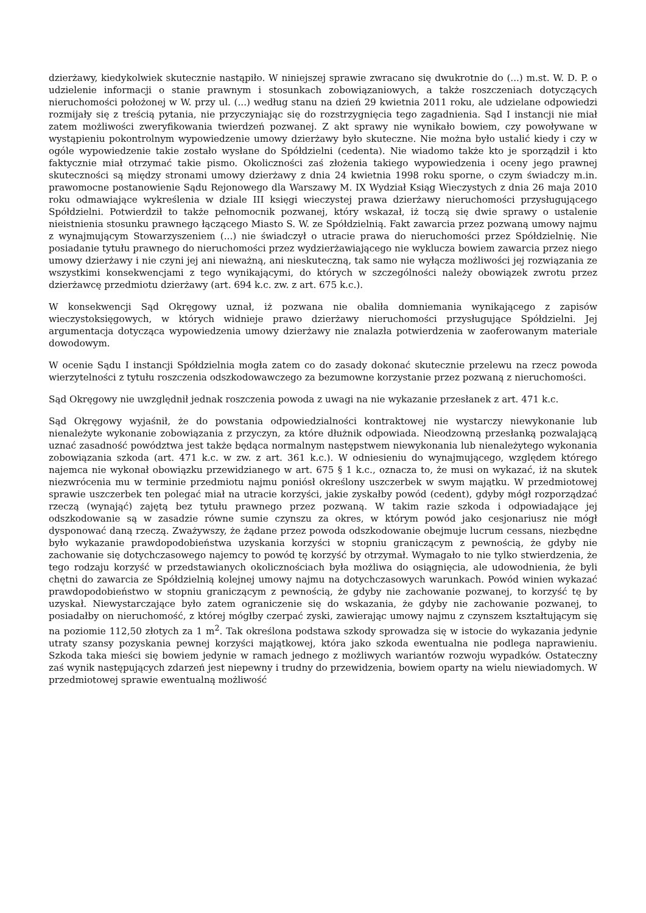dzierżawy, kiedykolwiek skutecznie nastąpiło. W niniejszej sprawie zwracano się dwukrotnie do (...) m.st. W. D. P. o udzielenie informacji o stanie prawnym i stosunkach zobowiązaniowych, a także roszczeniach dotyczących nieruchomości położonej w W. przy ul. (...) według stanu na dzień 29 kwietnia 2011 roku, ale udzielane odpowiedzi rozmijały się z treścią pytania, nie przyczyniając się do rozstrzygnięcia tego zagadnienia. Sąd I instancji nie miał zatem możliwości zweryfikowania twierdzeń pozwanej. Z akt sprawy nie wynikało bowiem, czy powoływane w wystąpieniu pokontrolnym wypowiedzenie umowy dzierżawy było skuteczne. Nie można było ustalić kiedy i czy w ogóle wypowiedzenie takie zostało wysłane do Spółdzielni (cedenta). Nie wiadomo także kto je sporządził i kto faktycznie miał otrzymać takie pismo. Okoliczności zaś złożenia takiego wypowiedzenia i oceny jego prawnej skuteczności są między stronami umowy dzierżawy z dnia 24 kwietnia 1998 roku sporne, o czym świadczy m.in. prawomocne postanowienie Sądu Rejonowego dla Warszawy M. IX Wydział Ksiąg Wieczystych z dnia 26 maja 2010 roku odmawiające wykreślenia w dziale III księgi wieczystej prawa dzierżawy nieruchomości przysługującego Spółdzielni. Potwierdził to także pełnomocnik pozwanej, który wskazał, iż toczą się dwie sprawy o ustalenie nieistnienia stosunku prawnego łączącego Miasto S. W. ze Spółdzielnią. Fakt zawarcia przez pozwaną umowy najmu z wynajmującym Stowarzyszeniem (...) nie świadczył o utracie prawa do nieruchomości przez Spółdzielnię. Nie posiadanie tytułu prawnego do nieruchomości przez wydzierżawiającego nie wyklucza bowiem zawarcia przez niego umowy dzierżawy i nie czyni jej ani nieważną, ani nieskuteczną, tak samo nie wyłącza możliwości jej rozwiązania ze wszystkimi konsekwencjami z tego wynikającymi, do których w szczególności należy obowiązek zwrotu przez dzierżawcę przedmiotu dzierżawy (art. 694 k.c. zw. z art. 675 k.c.).
W konsekwencji Sąd Okręgowy uznał, iż pozwana nie obaliła domniemania wynikającego z zapisów wieczystoksięgowych, w których widnieje prawo dzierżawy nieruchomości przysługujące Spółdzielni. Jej argumentacja dotycząca wypowiedzenia umowy dzierżawy nie znalazła potwierdzenia w zaoferowanym materiale dowodowym.
W ocenie Sądu I instancji Spółdzielnia mogła zatem co do zasady dokonać skutecznie przelewu na rzecz powoda wierzytelności z tytułu roszczenia odszkodowawczego za bezumowne korzystanie przez pozwaną z nieruchomości.
Sąd Okręgowy nie uwzględnił jednak roszczenia powoda z uwagi na nie wykazanie przesłanek z art. 471 k.c.
Sąd Okręgowy wyjaśnił, że do powstania odpowiedzialności kontraktowej nie wystarczy niewykonanie lub nienależyte wykonanie zobowiązania z przyczyn, za które dłużnik odpowiada. Nieodzowną przesłanką pozwalającą uznać zasadność powództwa jest także będąca normalnym następstwem niewykonania lub nienależytego wykonania zobowiązania szkoda (art. 471 k.c. w zw. z art. 361 k.c.). W odniesieniu do wynajmującego, względem którego najemca nie wykonał obowiązku przewidzianego w art. 675 § 1 k.c., oznacza to, że musi on wykazać, iż na skutek niezwrócenia mu w terminie przedmiotu najmu poniósł określony uszczerbek w swym majątku. W przedmiotowej sprawie uszczerbek ten polegać miał na utracie korzyści, jakie zyskałby powód (cedent), gdyby mógł rozporządzać rzeczą (wynająć) zajętą bez tytułu prawnego przez pozwaną. W takim razie szkoda i odpowiadające jej odszkodowanie są w zasadzie równe sumie czynszu za okres, w którym powód jako cesjonariusz nie mógł dysponować daną rzeczą. Zważywszy, że żądane przez powoda odszkodowanie obejmuje lucrum cessans, niezbędne było wykazanie prawdopodobieństwa uzyskania korzyści w stopniu graniczącym z pewnością, że gdyby nie zachowanie się dotychczasowego najemcy to powód tę korzyść by otrzymał. Wymagało to nie tylko stwierdzenia, że tego rodzaju korzyść w przedstawianych okolicznościach była możliwa do osiągnięcia, ale udowodnienia, że byli chętni do zawarcia ze Spółdzielnią kolejnej umowy najmu na dotychczasowych warunkach. Powód winien wykazać prawdopodobieństwo w stopniu graniczącym z pewnością, że gdyby nie zachowanie pozwanej, to korzyść tę by uzyskał. Niewystarczające było zatem ograniczenie się do wskazania, że gdyby nie zachowanie pozwanej, to posiadałby on nieruchomość, z której mógłby czerpać zyski, zawierając umowy najmu z czynszem kształtującym się na poziomie 112,50 złotych za 1 m<sup>2</sup>. Tak określona podstawa szkody sprowadza się w istocie do wykazania jedynie utraty szansy pozyskania pewnej korzyści majątkowej, która jako szkoda ewentualna nie podlega naprawieniu. Szkoda taka mieści się bowiem jedynie w ramach jednego z możliwych wariantów rozwoju wypadków. Ostateczny zaś wynik następujących zdarzeń jest niepewny i trudny do przewidzenia, bowiem oparty na wielu niewiadomych. W przedmiotowej sprawie ewentualną możliwość